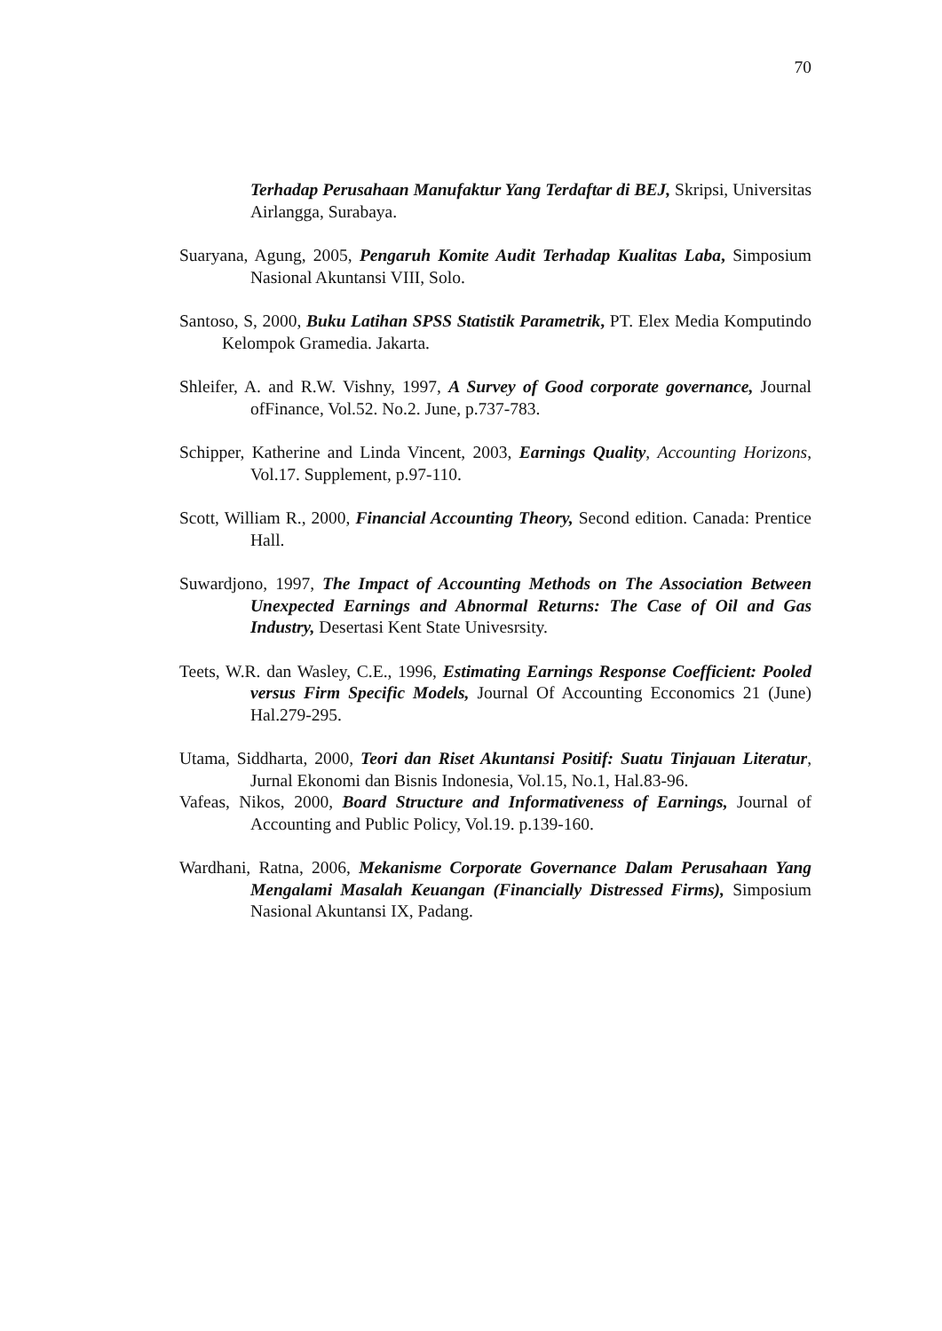70
Terhadap Perusahaan Manufaktur Yang Terdaftar di BEJ, Skripsi, Universitas Airlangga, Surabaya.
Suaryana, Agung, 2005, Pengaruh Komite Audit Terhadap Kualitas Laba, Simposium Nasional Akuntansi VIII, Solo.
Santoso, S, 2000, Buku Latihan SPSS Statistik Parametrik, PT. Elex Media Komputindo Kelompok Gramedia. Jakarta.
Shleifer, A. and R.W. Vishny, 1997, A Survey of Good corporate governance, Journal ofFinance, Vol.52. No.2. June, p.737-783.
Schipper, Katherine and Linda Vincent, 2003, Earnings Quality, Accounting Horizons, Vol.17. Supplement, p.97-110.
Scott, William R., 2000, Financial Accounting Theory, Second edition. Canada: Prentice Hall.
Suwardjono, 1997, The Impact of Accounting Methods on The Association Between Unexpected Earnings and Abnormal Returns: The Case of Oil and Gas Industry, Desertasi Kent State Univesrsity.
Teets, W.R. dan Wasley, C.E., 1996, Estimating Earnings Response Coefficient: Pooled versus Firm Specific Models, Journal Of Accounting Ecconomics 21 (June) Hal.279-295.
Utama, Siddharta, 2000, Teori dan Riset Akuntansi Positif: Suatu Tinjauan Literatur, Jurnal Ekonomi dan Bisnis Indonesia, Vol.15, No.1, Hal.83-96.
Vafeas, Nikos, 2000, Board Structure and Informativeness of Earnings, Journal of Accounting and Public Policy, Vol.19. p.139-160.
Wardhani, Ratna, 2006, Mekanisme Corporate Governance Dalam Perusahaan Yang Mengalami Masalah Keuangan (Financially Distressed Firms), Simposium Nasional Akuntansi IX, Padang.